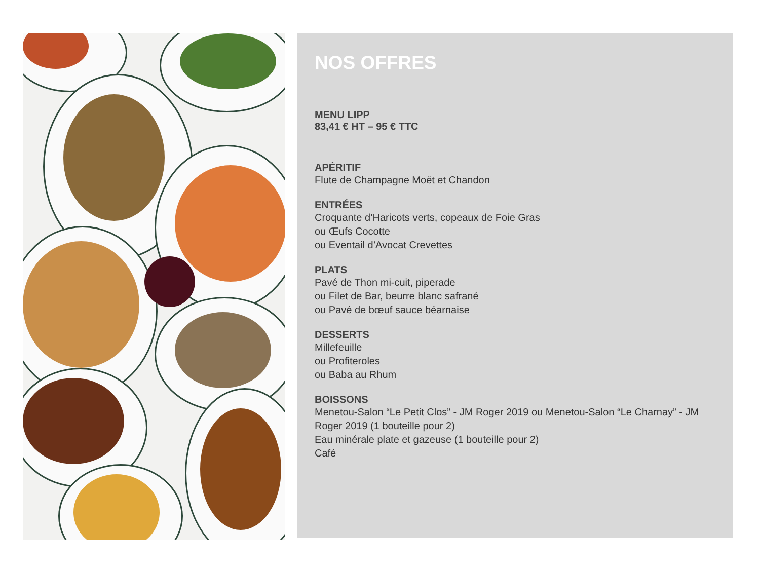NOS OFFRES
MENU LIPP
83,41 € HT – 95 € TTC
APÉRITIF
Flute de Champagne Moët et Chandon
ENTRÉES
Croquante d’Haricots verts, copeaux de Foie Gras
ou Œufs Cocotte
ou Eventail d’Avocat Crevettes
PLATS
Pavé de Thon mi-cuit, piperade
ou Filet de Bar, beurre blanc safrané
ou Pavé de bœuf sauce béarnaise
DESSERTS
Millefeuille
ou Profiteroles
ou Baba au Rhum
BOISSONS
Menetou-Salon “Le Petit Clos” - JM Roger 2019 ou Menetou-Salon “Le Charnay” - JM Roger 2019 (1 bouteille pour 2)
Eau minérale plate et gazeuse (1 bouteille pour 2)
Café